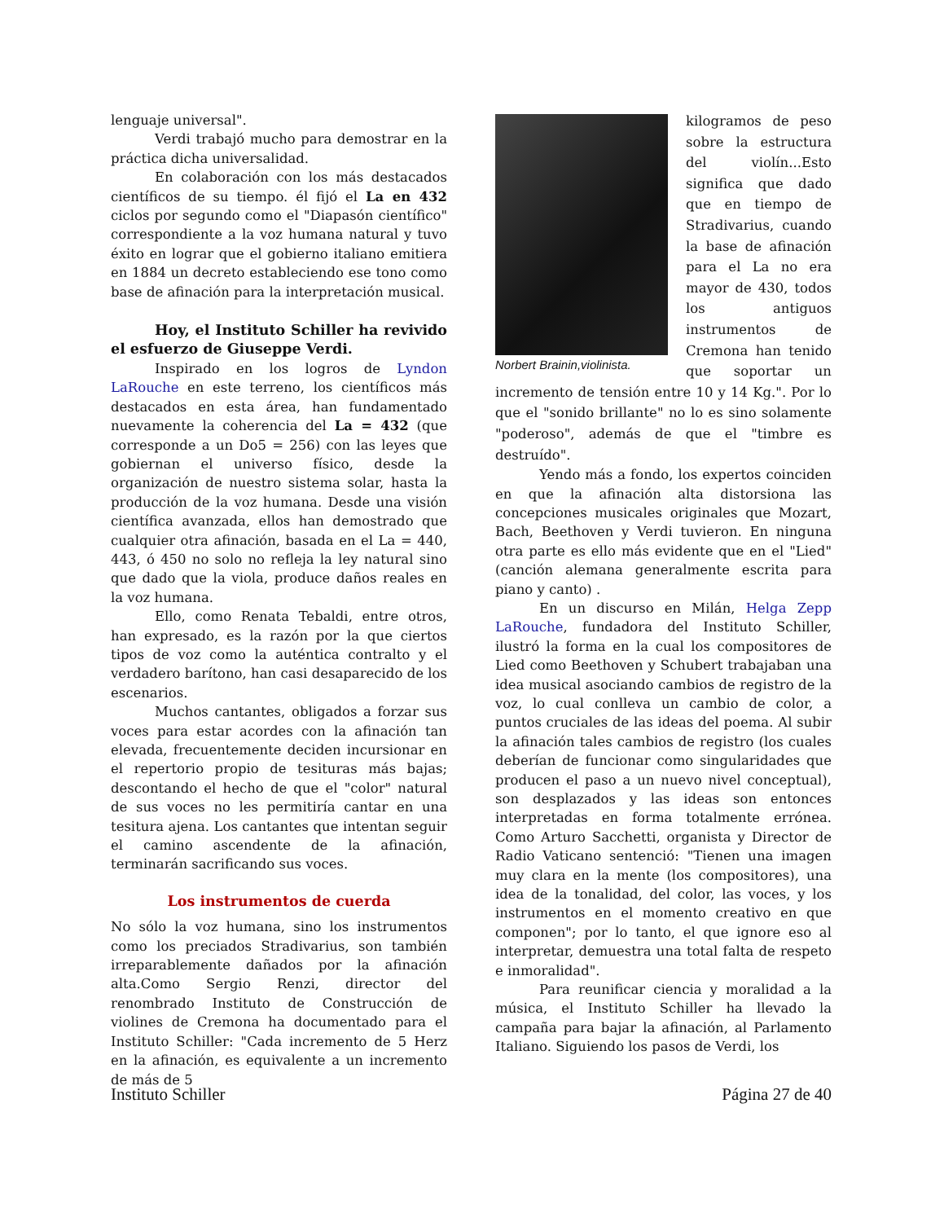lenguaje universal".
Verdi trabajó mucho para demostrar en la práctica dicha universalidad.
En colaboración con los más destacados científicos de su tiempo. él fijó el La en 432 ciclos por segundo como el "Diapasón científico" correspondiente a la voz humana natural y tuvo éxito en lograr que el gobierno italiano emitiera en 1884 un decreto estableciendo ese tono como base de afinación para la interpretación musical.
Hoy, el Instituto Schiller ha revivido el esfuerzo de Giuseppe Verdi.
Inspirado en los logros de Lyndon LaRouche en este terreno, los científicos más destacados en esta área, han fundamentado nuevamente la coherencia del La = 432 (que corresponde a un Do5 = 256) con las leyes que gobiernan el universo físico, desde la organización de nuestro sistema solar, hasta la producción de la voz humana. Desde una visión científica avanzada, ellos han demostrado que cualquier otra afinación, basada en el La = 440, 443, ó 450 no solo no refleja la ley natural sino que dado que la viola, produce daños reales en la voz humana.
Ello, como Renata Tebaldi, entre otros, han expresado, es la razón por la que ciertos tipos de voz como la auténtica contralto y el verdadero barítono, han casi desaparecido de los escenarios.
Muchos cantantes, obligados a forzar sus voces para estar acordes con la afinación tan elevada, frecuentemente deciden incursionar en el repertorio propio de tesituras más bajas; descontando el hecho de que el "color" natural de sus voces no les permitiría cantar en una tesitura ajena. Los cantantes que intentan seguir el camino ascendente de la afinación, terminarán sacrificando sus voces.
Los instrumentos de cuerda
No sólo la voz humana, sino los instrumentos como los preciados Stradivarius, son también irreparablemente dañados por la afinación alta.Como Sergio Renzi, director del renombrado Instituto de Construcción de violines de Cremona ha documentado para el Instituto Schiller: "Cada incremento de 5 Herz en la afinación, es equivalente a un incremento de más de 5
Norbert Brainin,violinista.
kilogramos de peso sobre la estructura del violín...Esto significa que dado que en tiempo de Stradivarius, cuando la base de afinación para el La no era mayor de 430, todos los antiguos instrumentos de Cremona han tenido que soportar un incremento de tensión entre 10 y 14 Kg.". Por lo que el "sonido brillante" no lo es sino solamente "poderoso", además de que el "timbre es destruído".
Yendo más a fondo, los expertos coinciden en que la afinación alta distorsiona las concepciones musicales originales que Mozart, Bach, Beethoven y Verdi tuvieron. En ninguna otra parte es ello más evidente que en el "Lied" (canción alemana generalmente escrita para piano y canto) .
En un discurso en Milán, Helga Zepp LaRouche, fundadora del Instituto Schiller, ilustró la forma en la cual los compositores de Lied como Beethoven y Schubert trabajaban una idea musical asociando cambios de registro de la voz, lo cual conlleva un cambio de color, a puntos cruciales de las ideas del poema. Al subir la afinación tales cambios de registro (los cuales deberían de funcionar como singularidades que producen el paso a un nuevo nivel conceptual), son desplazados y las ideas son entonces interpretadas en forma totalmente errónea. Como Arturo Sacchetti, organista y Director de Radio Vaticano sentenció: "Tienen una imagen muy clara en la mente (los compositores), una idea de la tonalidad, del color, las voces, y los instrumentos en el momento creativo en que componen"; por lo tanto, el que ignore eso al interpretar, demuestra una total falta de respeto e inmoralidad".
Para reunificar ciencia y moralidad a la música, el Instituto Schiller ha llevado la campaña para bajar la afinación, al Parlamento Italiano. Siguiendo los pasos de Verdi, los
Instituto Schiller Página 27 de 40